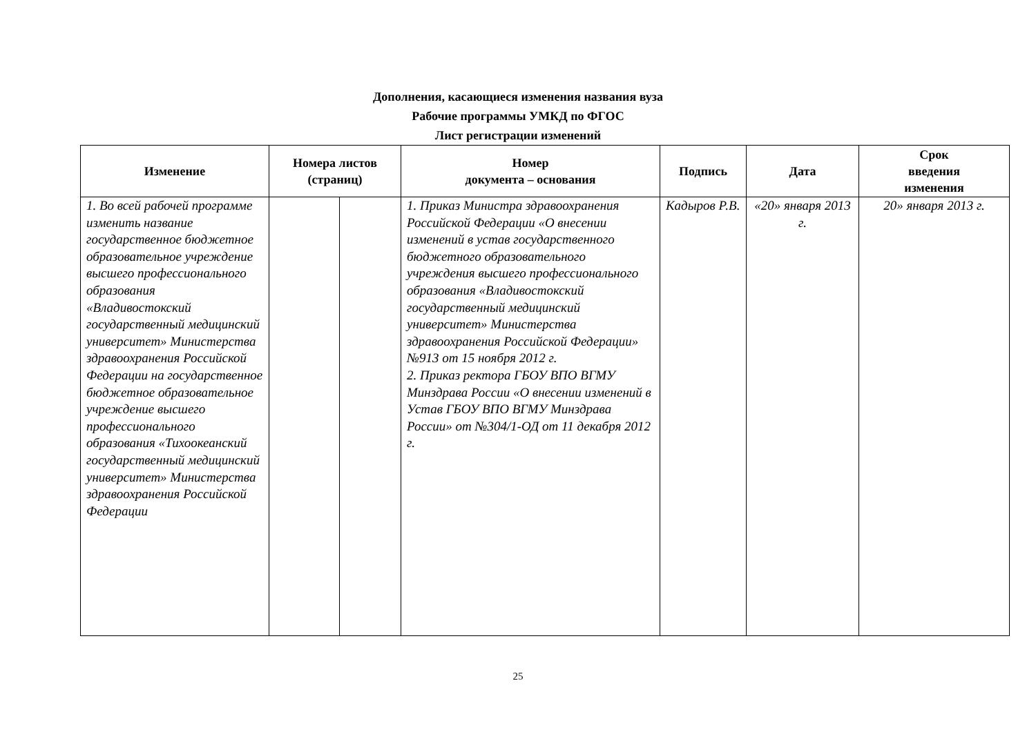Дополнения, касающиеся изменения названия вуза
Рабочие программы УМКД по ФГОС
Лист регистрации изменений
| Изменение | Номера листов (страниц) | | Номер документа – основания | Подпись | Дата | Срок введения изменения |
| --- | --- | --- | --- | --- | --- | --- |
| 1. Во всей рабочей программе изменить название государственное бюджетное образовательное учреждение высшего профессионального образования «Владивостокский государственный медицинский университет» Министерства здравоохранения Российской Федерации на государственное бюджетное образовательное учреждение высшего профессионального образования «Тихоокеанский государственный медицинский университет» Министерства здравоохранения Российской Федерации | | | 1. Приказ Министра здравоохранения Российской Федерации «О внесении изменений в устав государственного бюджетного образовательного учреждения высшего профессионального образования «Владивостокский государственный медицинский университет» Министерства здравоохранения Российской Федерации» №913 от 15 ноября 2012 г. 2. Приказ ректора ГБОУ ВПО ВГМУ Минздрава России «О внесении изменений в Устав ГБОУ ВПО ВГМУ Минздрава России» от №304/1-ОД от 11 декабря 2012 г. | Кадыров Р.В. | «20» января 2013 г. | 20» января 2013 г. |
25